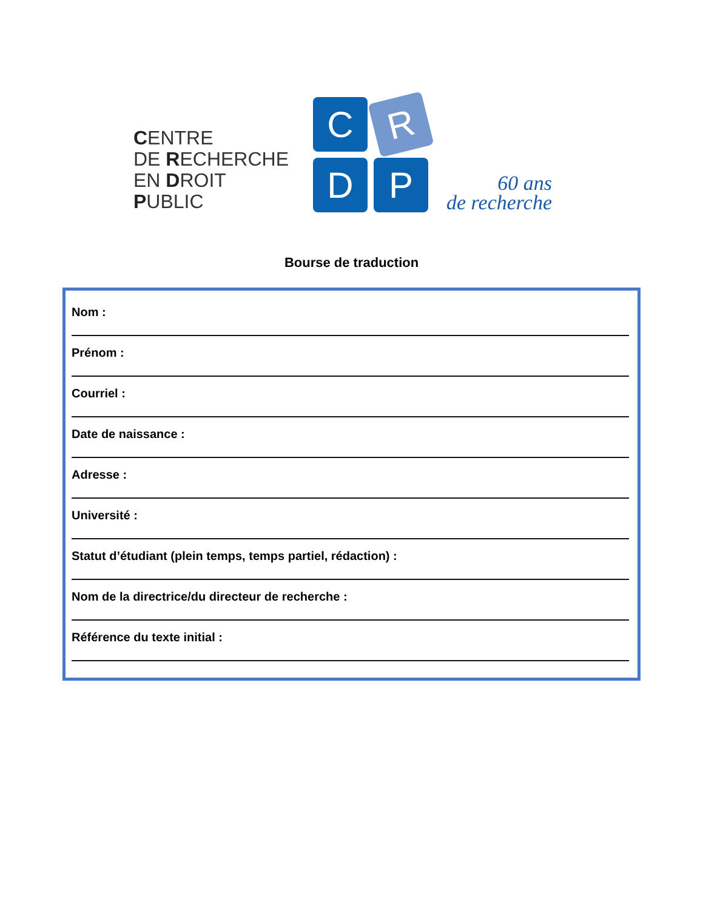CENTRE
DE RECHERCHE
EN DROIT
PUBLIC
C
R
D
P
60 ans
de recherche
Bourse de traduction
Nom :
Prénom :
Courriel :
Date de naissance :
Adresse :
Université :
Statut d’étudiant (plein temps, temps partiel, rédaction) :
Nom de la directrice/du directeur de recherche :
Référence du texte initial :